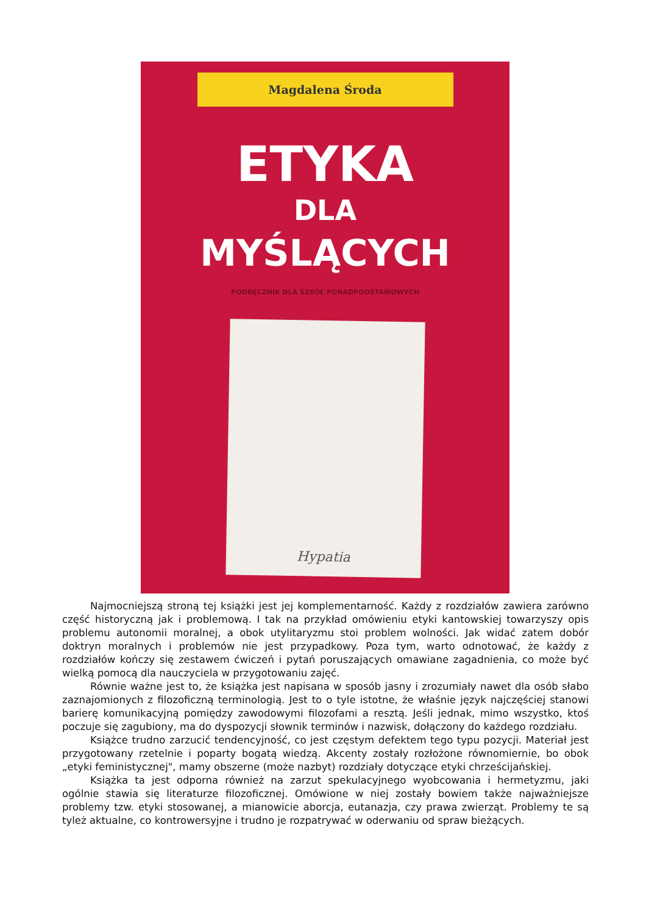Magdalena Środa
ETYKA
DLA
MYŚLĄCYCH
PODRĘCZNIK DLA SZKÓŁ PONADPODSTAWOWYCH
Hypatia
Najmocniejszą stroną tej książki jest jej komplementarność. Każdy z rozdziałów zawiera zarówno część historyczną jak i problemową. I tak na przykład omówieniu etyki kantowskiej towarzyszy opis problemu autonomii moralnej, a obok utylitaryzmu stoi problem wolności. Jak widać zatem dobór doktryn moralnych i problemów nie jest przypadkowy. Poza tym, warto odnotować, że każdy z rozdziałów kończy się zestawem ćwiczeń i pytań poruszających omawiane zagadnienia, co może być wielką pomocą dla nauczyciela w przygotowaniu zajęć.
Równie ważne jest to, że książka jest napisana w sposób jasny i zrozumiały nawet dla osób słabo zaznajomionych z filozoficzną terminologią. Jest to o tyle istotne, że właśnie język najczęściej stanowi barierę komunikacyjną pomiędzy zawodowymi filozofami a resztą. Jeśli jednak, mimo wszystko, ktoś poczuje się zagubiony, ma do dyspozycji słownik terminów i nazwisk, dołączony do każdego rozdziału.
Książce trudno zarzucić tendencyjność, co jest częstym defektem tego typu pozycji. Materiał jest przygotowany rzetelnie i poparty bogatą wiedzą. Akcenty zostały rozłożone równomiernie, bo obok „etyki feministycznej", mamy obszerne (może nazbyt) rozdziały dotyczące etyki chrześcijańskiej.
Książka ta jest odporna również na zarzut spekulacyjnego wyobcowania i hermetyzmu, jaki ogólnie stawia się literaturze filozoficznej. Omówione w niej zostały bowiem także najważniejsze problemy tzw. etyki stosowanej, a mianowicie aborcja, eutanazja, czy prawa zwierząt. Problemy te są tyleż aktualne, co kontrowersyjne i trudno je rozpatrywać w oderwaniu od spraw bieżących.